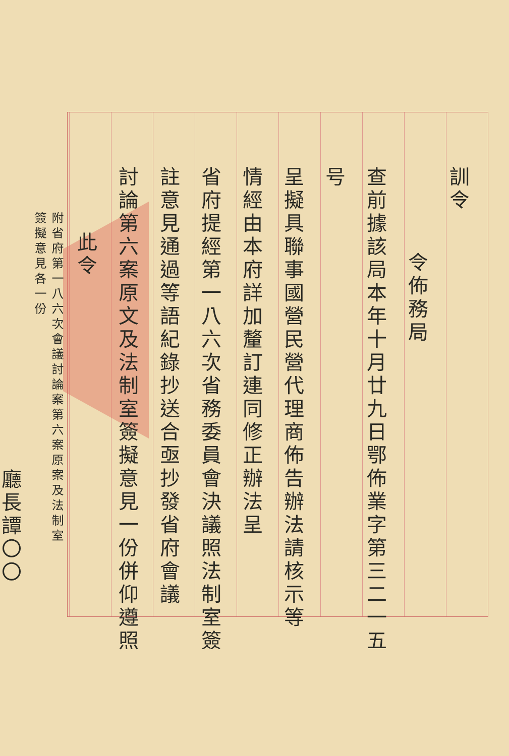訓令
令佈務局
查前據該局本年十月廿九日鄂佈業字第三二一五号
呈擬具聯事國營民營代理商佈告辦法請核示等
情經由本府詳加釐訂連同修正辦法呈
省府提經第一八六次省務委員會決議照法制室簽
註意見通過等語紀錄抄送合亟抄發省府會議
討論第六案原文及法制室簽擬意見一份併仰遵照
此令
附省府第一八六次會議討論案第六案原案及法制室
簽擬意見各一份
廳長譚〇〇